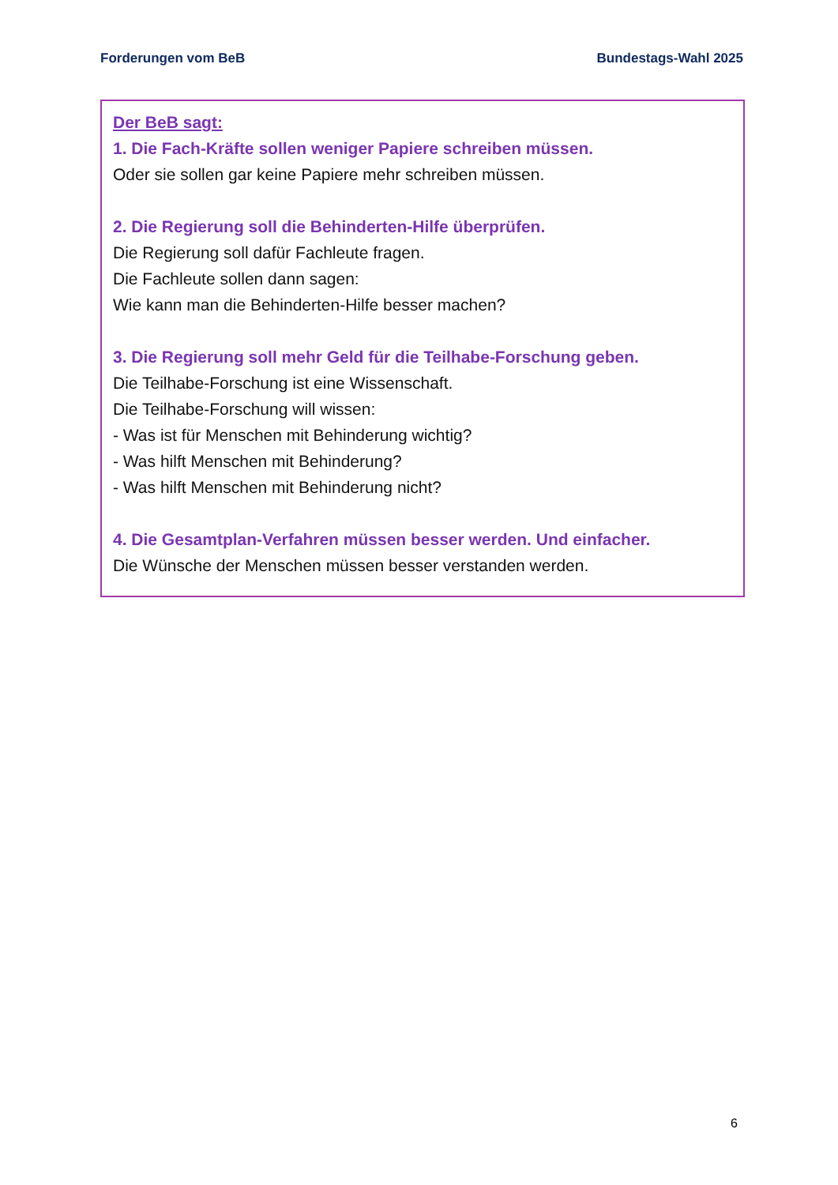Forderungen vom BeB Bundestags-Wahl 2025
Der BeB sagt:
1. Die Fach-Kräfte sollen weniger Papiere schreiben müssen.
Oder sie sollen gar keine Papiere mehr schreiben müssen.
2. Die Regierung soll die Behinderten-Hilfe überprüfen.
Die Regierung soll dafür Fachleute fragen.
Die Fachleute sollen dann sagen:
Wie kann man die Behinderten-Hilfe besser machen?
3. Die Regierung soll mehr Geld für die Teilhabe-Forschung geben.
Die Teilhabe-Forschung ist eine Wissenschaft.
Die Teilhabe-Forschung will wissen:
- Was ist für Menschen mit Behinderung wichtig?
- Was hilft Menschen mit Behinderung?
- Was hilft Menschen mit Behinderung nicht?
4. Die Gesamtplan-Verfahren müssen besser werden. Und einfacher.
Die Wünsche der Menschen müssen besser verstanden werden.
6